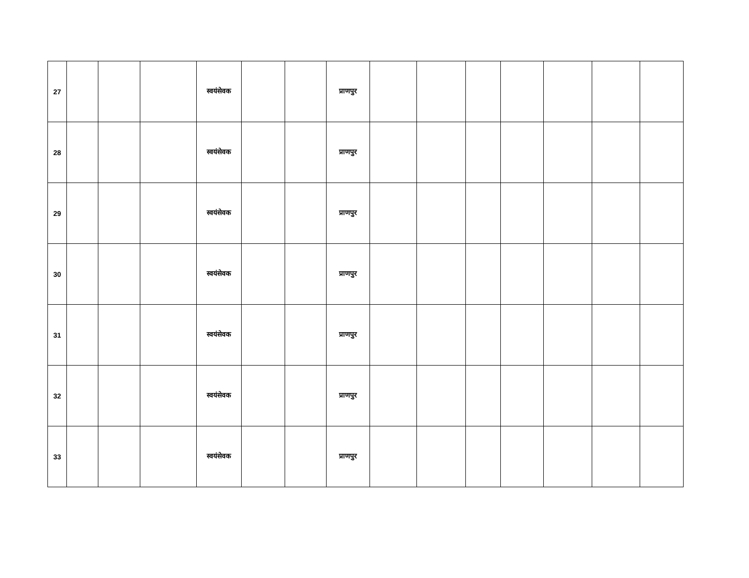| 27 | | | | स्वयंसेवक | | | प्राणपुर | | | | | | | |
| 28 | | | | स्वयंसेवक | | | प्राणपुर | | | | | | | |
| 29 | | | | स्वयंसेवक | | | प्राणपुर | | | | | | | |
| 30 | | | | स्वयंसेवक | | | प्राणपुर | | | | | | | |
| 31 | | | | स्वयंसेवक | | | प्राणपुर | | | | | | | |
| 32 | | | | स्वयंसेवक | | | प्राणपुर | | | | | | | |
| 33 | | | | स्वयंसेवक | | | प्राणपुर | | | | | | | |